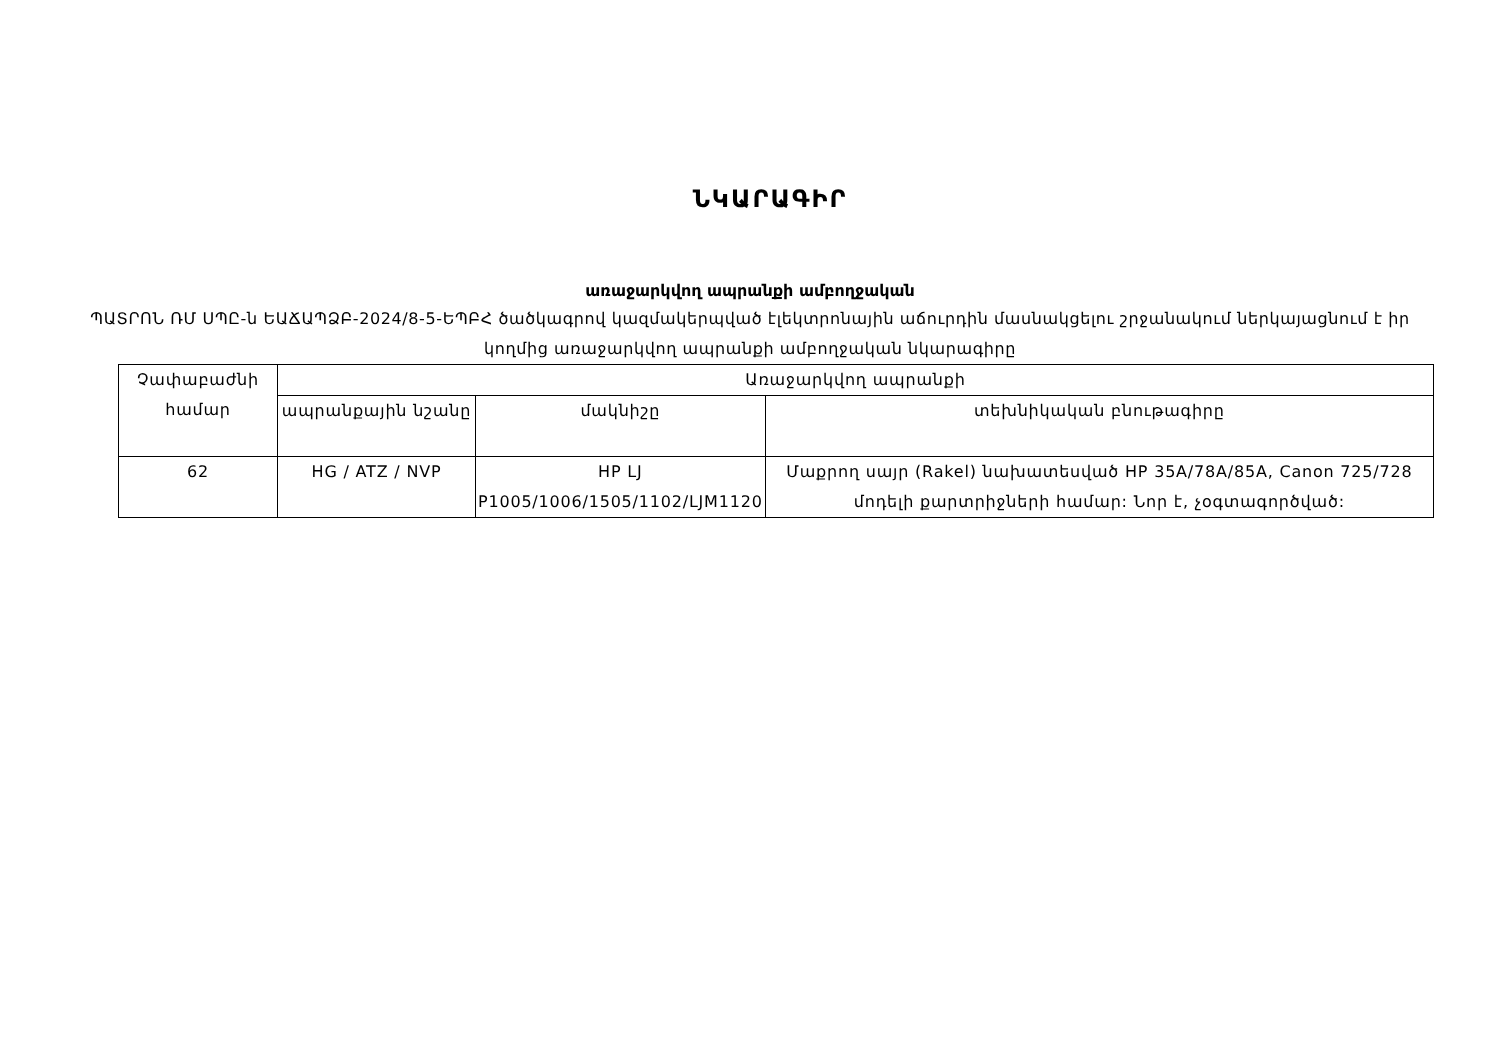ՆԿԱՐԱԳԻՐ
առաջարկվող ապրանքի ամբողջական
ՊԱՏՐՈՆ ՌՄ ՍՊԸ-ն ԵԱՃԱՊՁԲ-2024/8-5-ԵՊԲՀ ծածկագրով կազմակերպված էլեկտրոնային աճուրդին մասնակցելու շրջանակում ներկայացնում է իր կողմից առաջարկվող ապրանքի ամբողջական նկարագիրը
| Չափաբաժնի համար | Առաջարկվող ապրանքի | | |
| --- | --- | --- | --- |
| | ապրանքային նշանը | մակնիշը | տեխնիկական բնութագիրը |
| 62 | HG / ATZ / NVP | HP LJ P1005/1006/1505/1102/LJM1120 | Մաքրող սայր (Rakel) նախատեսված HP 35A/78A/85A, Canon 725/728 մոդելի քարտրիջների համար: Նոր է, չօգտագործված: |